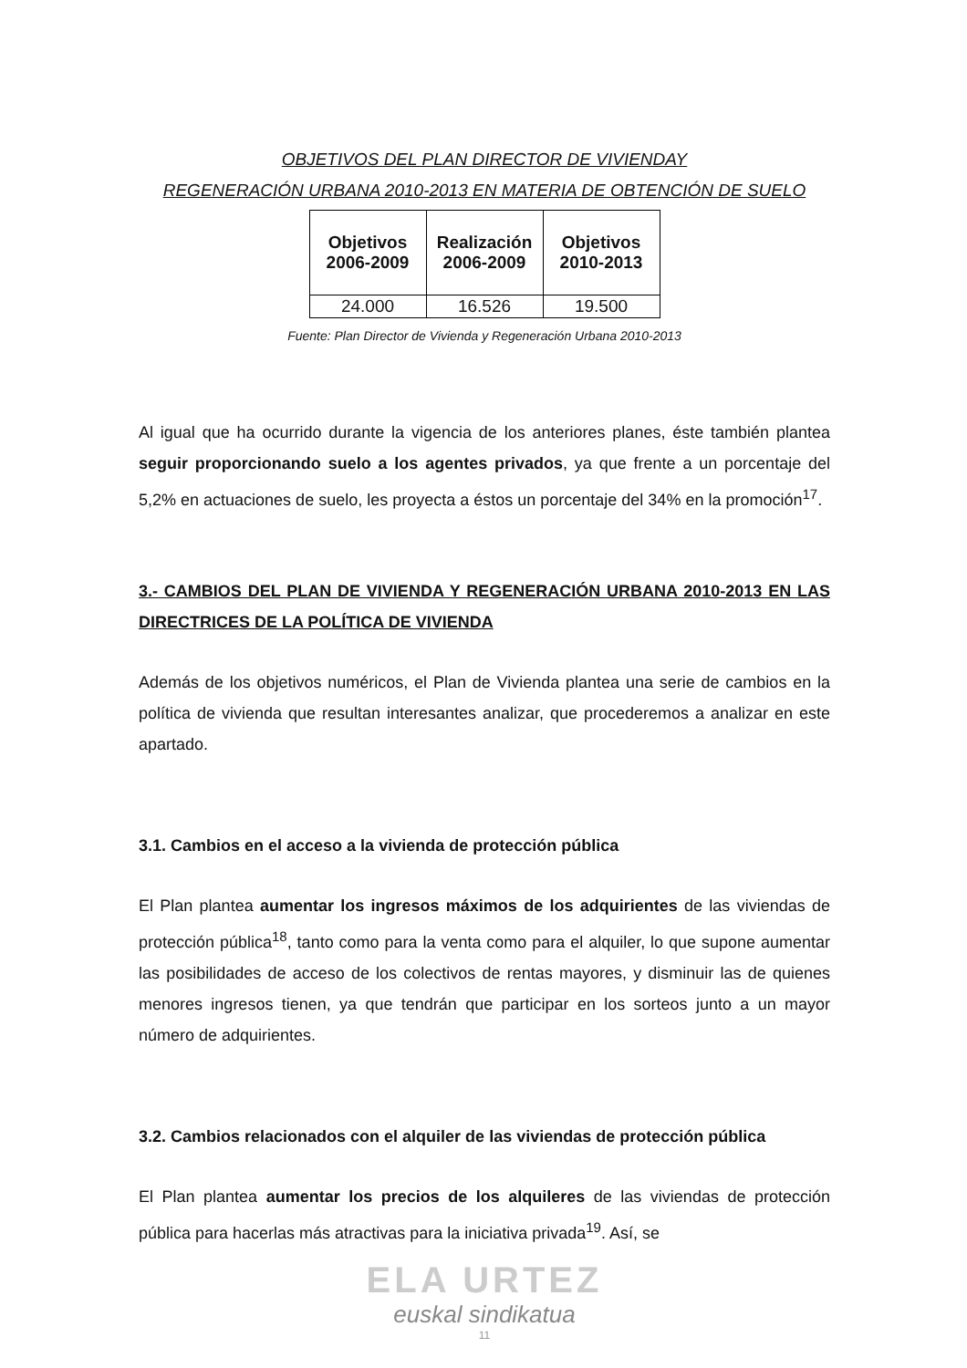OBJETIVOS DEL PLAN DIRECTOR DE VIVIENDAY
REGENERACIÓN URBANA 2010-2013 EN MATERIA DE OBTENCIÓN DE SUELO
| Objetivos 2006-2009 | Realización 2006-2009 | Objetivos 2010-2013 |
| --- | --- | --- |
| 24.000 | 16.526 | 19.500 |
Fuente: Plan Director de Vivienda y Regeneración Urbana 2010-2013
Al igual que ha ocurrido durante la vigencia de los anteriores planes, éste también plantea seguir proporcionando suelo a los agentes privados, ya que frente a un porcentaje del 5,2% en actuaciones de suelo, les proyecta a éstos un porcentaje del 34% en la promoción<sup>17</sup>.
3.- CAMBIOS DEL PLAN DE VIVIENDA Y REGENERACIÓN URBANA 2010-2013 EN LAS DIRECTRICES DE LA POLÍTICA DE VIVIENDA
Además de los objetivos numéricos, el Plan de Vivienda plantea una serie de cambios en la política de vivienda que resultan interesantes analizar, que procederemos a analizar en este apartado.
3.1. Cambios en el acceso a la vivienda de protección pública
El Plan plantea aumentar los ingresos máximos de los adquirientes de las viviendas de protección pública<sup>18</sup>, tanto como para la venta como para el alquiler, lo que supone aumentar las posibilidades de acceso de los colectivos de rentas mayores, y disminuir las de quienes menores ingresos tienen, ya que tendrán que participar en los sorteos junto a un mayor número de adquirientes.
3.2. Cambios relacionados con el alquiler de las viviendas de protección pública
El Plan plantea aumentar los precios de los alquileres de las viviendas de protección pública para hacerlas más atractivas para la iniciativa privada<sup>19</sup>. Así, se
ELA URTEZ
euskal sindikatua
11